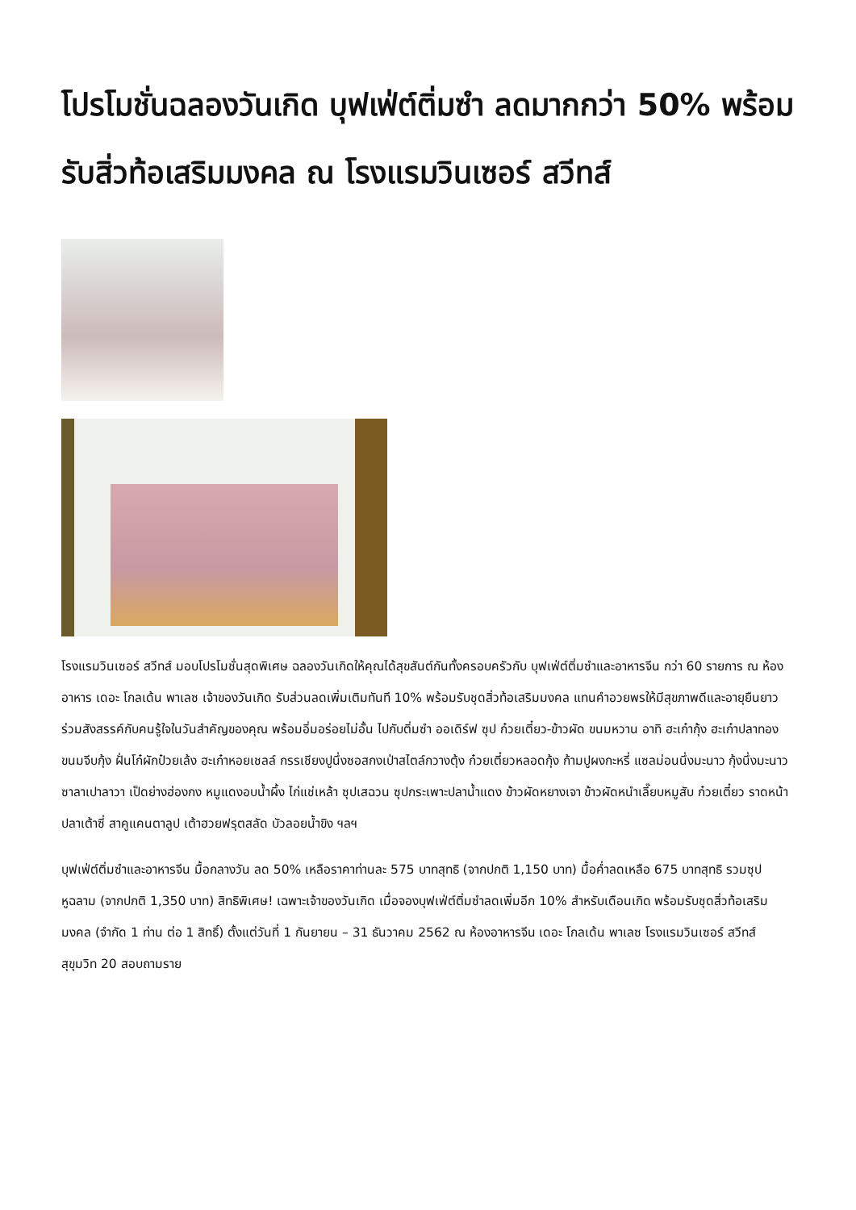โปรโมชั่นฉลองวันเกิด บุฟเฟ่ต์ติ่มซำ ลดมากกว่า 50% พร้อมรับสิ่วท้อเสริมมงคล ณ โรงแรมวินเซอร์ สวีทส์
โรงแรมวินเซอร์ สวีทส์ มอบโปรโมชั่นสุดพิเศษ ฉลองวันเกิดให้คุณได้สุขสันต์กันทั้งครอบครัวกับ บุฟเฟ่ต์ติ่มซำและอาหารจีน กว่า 60 รายการ ณ ห้องอาหาร เดอะ โกลเด้น พาเลซ เจ้าของวันเกิด รับส่วนลดเพิ่มเติมทันที 10% พร้อมรับชุดสิ่วท้อเสริมมงคล แทนคำอวยพรให้มีสุขภาพดีและอายุยืนยาว ร่วมสังสรรค์กับคนรู้ใจในวันสำคัญของคุณ พร้อมอิ่มอร่อยไม่อั้น ไปกับติ่มซำ ออเดิร์ฟ ซุป ก๋วยเตี๋ยว-ข้าวผัด ขนมหวาน อาทิ ฮะเก๋ากุ้ง ฮะเก๋าปลาทอง ขนมจีบกุ้ง ฝั่นโก๋ผักป๋วยเล้ง ฮะเก๋าหอยเชลล์ กรรเชียงปูนึ่งซอสกงเป่าสไตล์กวางตุ้ง ก๋วยเตี๋ยวหลอดกุ้ง ก้ามปูผงกะหรี่ แซลม่อนนึ่งมะนาว กุ้งนึ่งมะนาว ซาลาเปาลาวา เป็ดย่างฮ่องกง หมูแดงอบน้ำผึ้ง ไก่แช่เหล้า ซุปเสฉวน ซุปกระเพาะปลาน้ำแดง ข้าวผัดหยางเจา ข้าวผัดหนำเลี๊ยบหมูสับ ก๋วยเตี๋ยว ราดหน้าปลาเต้าซี่ สาคูแคนตาลูป เต้าฮวยฟรุตสลัด บัวลอยน้ำขิง ฯลฯ
บุฟเฟ่ต์ติ่มซำและอาหารจีน มื้อกลางวัน ลด 50% เหลือราคาท่านละ 575 บาทสุทธิ (จากปกติ 1,150 บาท) มื้อค่ำลดเหลือ 675 บาทสุทธิ รวมซุปหูฉลาม (จากปกติ 1,350 บาท) สิทธิพิเศษ! เฉพาะเจ้าของวันเกิด เมื่อจองบุฟเฟ่ต์ติ่มซำลดเพิ่มอีก 10% สำหรับเดือนเกิด พร้อมรับชุดสิ่วท้อเสริมมงคล (จำกัด 1 ท่าน ต่อ 1 สิทธิ์) ตั้งแต่วันที่ 1 กันยายน – 31 ธันวาคม 2562 ณ ห้องอาหารจีน เดอะ โกลเด้น พาเลซ โรงแรมวินเซอร์ สวีทส์ สุขุมวิท 20 สอบถามราย